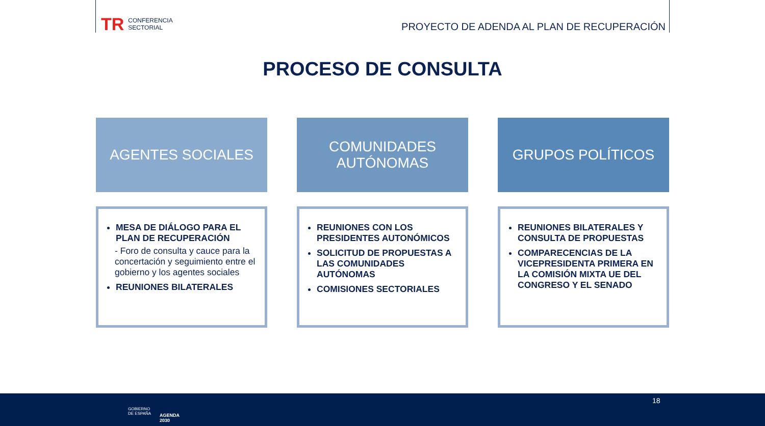TR CONFERENCIA
SECTORIAL
PROYECTO DE ADENDA AL PLAN DE RECUPERACIÓN
PROCESO DE CONSULTA
AGENTES SOCIALES
MESA DE DIÁLOGO PARA EL PLAN DE RECUPERACIÓN
- Foro de consulta y cauce para la concertación y seguimiento entre el gobierno y los agentes sociales
REUNIONES BILATERALES
COMUNIDADES
AUTÓNOMAS
REUNIONES CON LOS PRESIDENTES AUTONÓMICOS
SOLICITUD DE PROPUESTAS A LAS COMUNIDADES AUTÓNOMAS
COMISIONES SECTORIALES
GRUPOS POLÍTICOS
REUNIONES BILATERALES Y CONSULTA DE PROPUESTAS
COMPARECENCIAS DE LA VICEPRESIDENTA PRIMERA EN LA COMISIÓN MIXTA UE DEL CONGRESO Y EL SENADO
GOBIERNO
DE ESPAÑA
AGENDA
2030
18